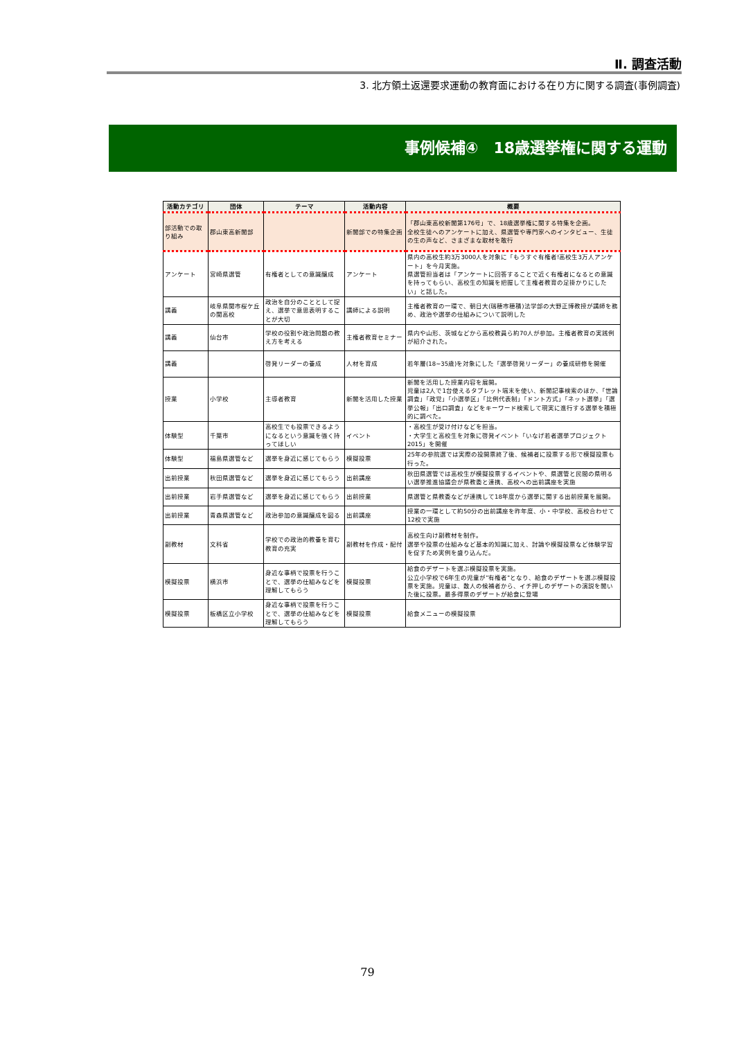Ⅱ. 調査活動
3. 北方領土返還要求運動の教育面における在り方に関する調査(事例調査)
事例候補④　18歳選挙権に関する運動
| 活動カテゴリ | 団体 | テーマ | 活動内容 | 概要 |
| --- | --- | --- | --- | --- |
| 部活動での取り組み | 郡山東高新聞部 | | 新聞部での特集企画 | 「郡山東高校新聞第176号」で、18歳選挙権に関する特集を企画。 全校生徒へのアンケートに加え、県選管や専門家へのインタビュー、生徒の生の声など、さまざまな取材を敢行 |
| アンケート | 宮崎県選管 | 有権者としての意識醸成 | アンケート | 県内の高校生約3万3000人を対象に「もうすぐ有権者!高校生3万人アンケート」を今月実施。 県選管担当者は「アンケートに回答することで近く有権者になるとの意識を持ってもらい、高校生の知識を把握して主権者教育の足掛かりにしたい」と話した。 |
| 講義 | 岐阜県関市桜ケ丘の関高校 | 政治を自分のこととして捉え、選挙で意思表明することが大切 | 講師による説明 | 主権者教育の一環で、朝日大(瑞穂市穂積)法学部の大野正博教授が講師を務め、政治や選挙の仕組みについて説明した |
| 講義 | 仙台市 | 学校の役割や政治問題の教え方を考える | 主権者教育セミナー | 県内や山形、茨城などから高校教員ら約70人が参加。主権者教育の実践例が紹介された。 |
| 講義 | | 啓発リーダーの養成 | 人材を育成 | 若年層(18~35歳)を対象にした「選挙啓発リーダー」の養成研修を開催 |
| 授業 | 小学校 | 主導者教育 | 新聞を活用した授業 | 新聞を活用した授業内容を展開。 児童は2人で1台使えるタブレット端末を使い、新聞記事検索のほか、「世論調査」「政党」「小選挙区」「比例代表制」「ドント方式」「ネット選挙」「選挙公報」「出口調査」などをキーワード検索して現実に進行する選挙を積極的に調べた。 |
| 体験型 | 千葉市 | 高校生でも投票できるようになるという意識を強く持ってほしい | イベント | ・高校生が受け付けなどを担当。 ・大学生と高校生を対象に啓発イベント「いなげ若者選挙プロジェクト2015」を開催 |
| 体験型 | 福島県選管など | 選挙を身近に感じてもらう | 模擬投票 | 25年の参院選では実際の投開票終了後、候補者に投票する形で模擬投票も行った。 |
| 出前授業 | 秋田県選管など | 選挙を身近に感じてもらう | 出前講座 | 秋田県選管では高校生が模擬投票するイベントや、県選管と民間の県明るい選挙推進協議会が県教委と連携、高校への出前講座を実施 |
| 出前授業 | 岩手県選管など | 選挙を身近に感じてもらう | 出前授業 | 県選管と県教委などが連携して18年度から選挙に関する出前授業を展開。 |
| 出前授業 | 青森県選管など | 政治参加の意識醸成を図る | 出前講座 | 授業の一環として約50分の出前講座を昨年度、小・中学校、高校合わせて12校で実施 |
| 副教材 | 文科省 | 学校での政治的教養を育む教育の充実 | 副教材を作成・配付 | 高校生向け副教材を制作。 選挙や投票の仕組みなど基本的知識に加え、討論や模擬投票など体験学習を促すため実例を盛り込んだ。 |
| 模擬投票 | 横浜市 | 身近な事柄で投票を行うことで、選挙の仕組みなどを理解してもらう | 模擬投票 | 給食のデザートを選ぶ模擬投票を実施。 公立小学校で6年生の児童が"有権者"となり、給食のデザートを選ぶ模擬投票を実施。児童は、数人の候補者から、イチ押しのデザートの演説を聞いた後に投票。最多得票のデザートが給食に登場 |
| 模擬投票 | 板橋区立小学校 | 身近な事柄で投票を行うことで、選挙の仕組みなどを理解してもらう | 模擬投票 | 給食メニューの模擬投票 |
79